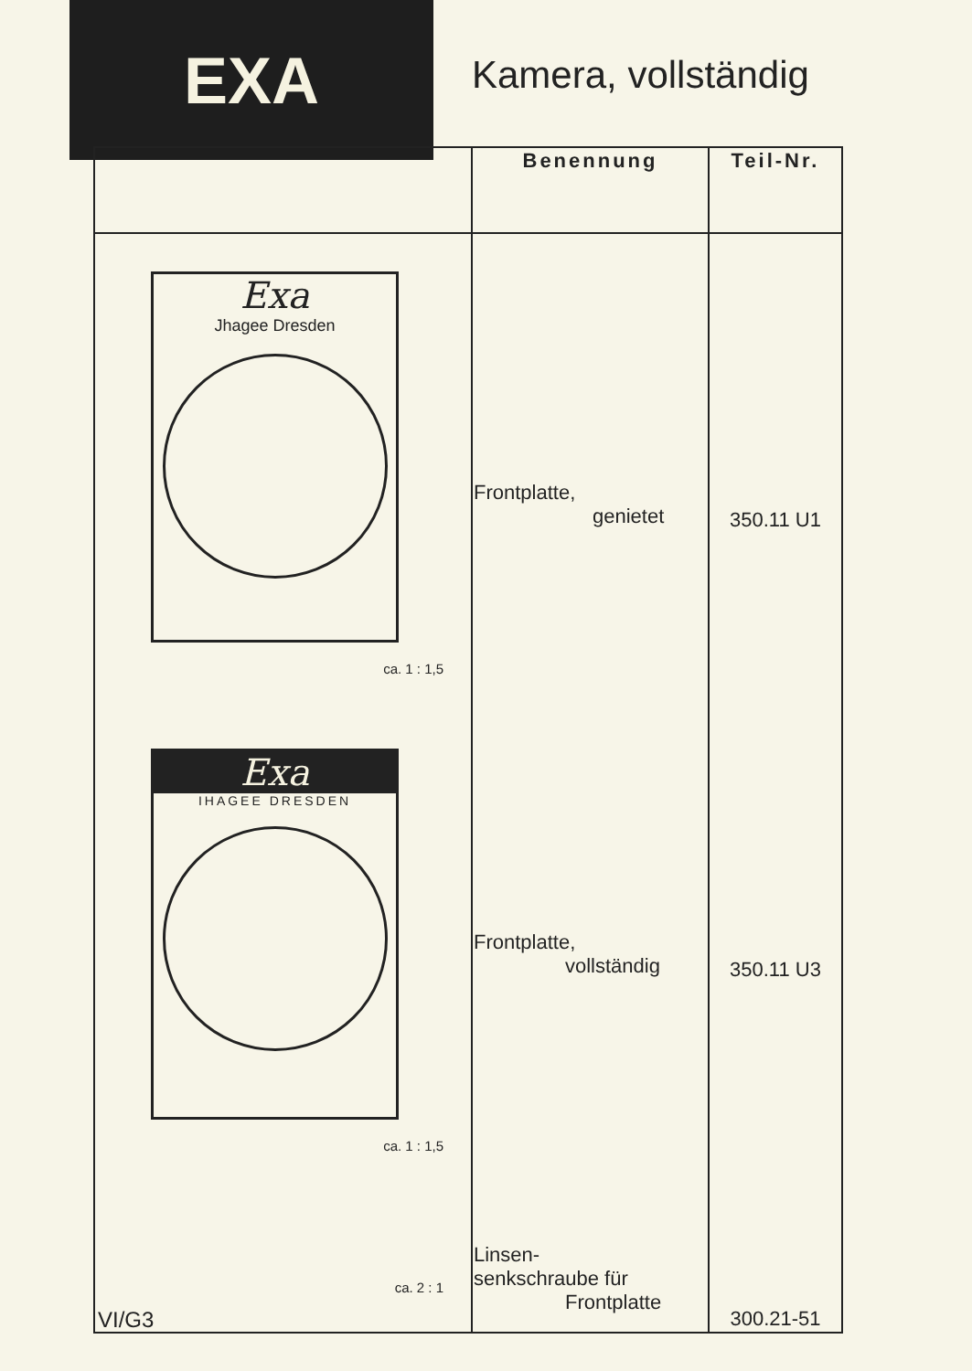EXA
Kamera, vollständig
| | Benennung | Teil-Nr. |
| --- | --- | --- |
| Exa Jhagee Dresden ca. 1 : 1,5 | Frontplatte, genietet | 350.11 U1 |
| Exa IHAGEE DRESDEN ca. 1 : 1,5 | Frontplatte, vollständig | 350.11 U3 |
| ca. 2 : 1 | Linsen- senkschraube für Frontplatte | 300.21-51 |
VI/G3